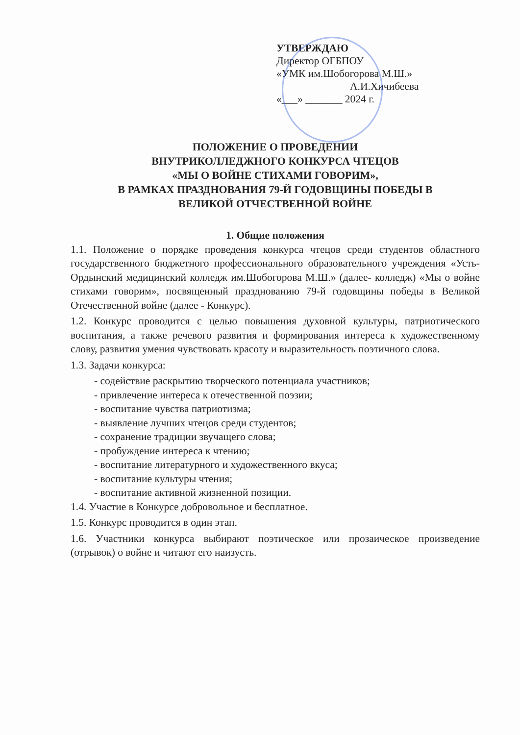УТВЕРЖДАЮ
Директор ОГБПОУ
«УМК им.Шобогорова М.Ш.»
А.И.Хичибеева
«___» _______ 2024 г.
ПОЛОЖЕНИЕ О ПРОВЕДЕНИИ
ВНУТРИКОЛЛЕДЖНОГО КОНКУРСА ЧТЕЦОВ
«МЫ О ВОЙНЕ СТИХАМИ ГОВОРИМ»,
В РАМКАХ ПРАЗДНОВАНИЯ 79-Й ГОДОВЩИНЫ ПОБЕДЫ В
ВЕЛИКОЙ ОТЧЕСТВЕННОЙ ВОЙНЕ
1. Общие положения
1.1. Положение о порядке проведения конкурса чтецов среди студентов областного государственного бюджетного профессионального образовательного учреждения «Усть-Ордынский медицинский колледж им.Шобогорова М.Ш.» (далее- колледж) «Мы о войне стихами говорим», посвященный празднованию 79-й годовщины победы в Великой Отечественной войне (далее - Конкурс).
1.2. Конкурс проводится с целью повышения духовной культуры, патриотического воспитания, а также речевого развития и формирования интереса к художественному слову, развития умения чувствовать красоту и выразительность поэтичного слова.
1.3. Задачи конкурса:
- содействие раскрытию творческого потенциала участников;
- привлечение интереса к отечественной поэзии;
- воспитание чувства патриотизма;
- выявление лучших чтецов среди студентов;
- сохранение традиции звучащего слова;
- пробуждение интереса к чтению;
- воспитание литературного и художественного вкуса;
- воспитание культуры чтения;
- воспитание активной жизненной позиции.
1.4. Участие в Конкурсе добровольное и бесплатное.
1.5. Конкурс проводится в один этап.
1.6. Участники конкурса выбирают поэтическое или прозаическое произведение (отрывок) о войне и читают его наизусть.